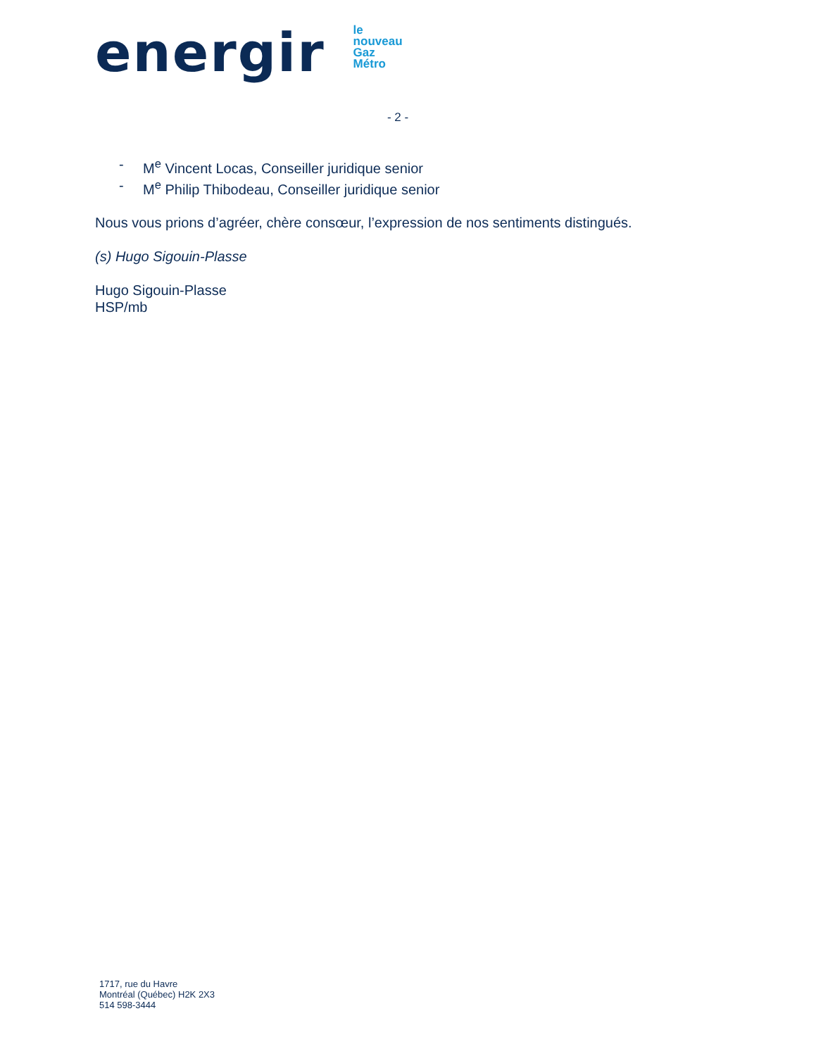energir
le
nouveau
Gaz
Métro
- 2 -
- M<sup>e</sup> Vincent Locas, Conseiller juridique senior
- M<sup>e</sup> Philip Thibodeau, Conseiller juridique senior
Nous vous prions d’agréer, chère consœur, l’expression de nos sentiments distingués.
(s) Hugo Sigouin-Plasse
Hugo Sigouin-Plasse
HSP/mb
1717, rue du Havre
Montréal (Québec) H2K 2X3
514 598-3444